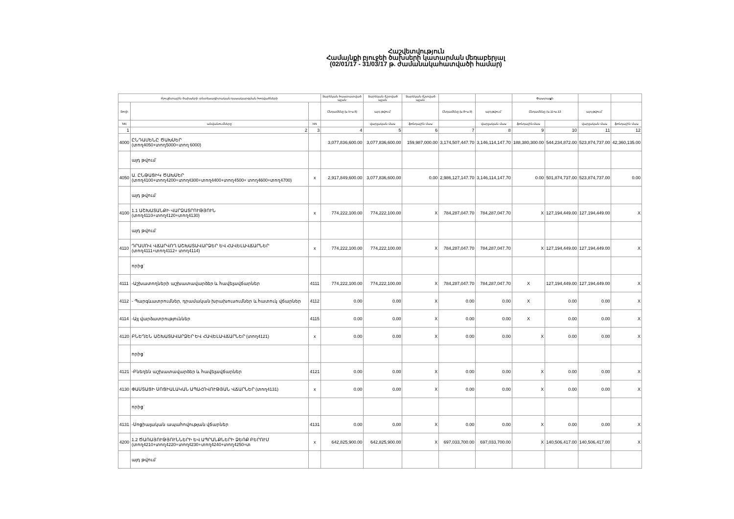Հաշվետվություն
Համայնքի բյուջեի ծախսերի կատարման մեռաբերյալ
(02/01/17 - 31/03/17 թ. ժամանակահատվածի համար)
| Բյուջետային ծախսերի տնտեսագիտական դասակարգման հոդվածների | | | Տարեկան հաստատված պլան | Տարեկան ճշտված պլան | Տարեկան ճշտված պլան | | | Փաստացի | | | |
| --- | --- | --- | --- | --- | --- | --- | --- | --- | --- | --- | --- |
| Տողի | | | Ընդամենը (ս.5+ս.6) | այդ թվում` | | Ընդամենը (ս.8+ս.9) | այդ թվում` | Ընդամենը (ս.11+ս.12 | | այդ թվում` | |
| NN | անվանումները | NN | | վարչական մաս | ֆոնդային մաս | | վարչական մաս | ֆոնդային մաս | | վարչական մաս | ֆոնդային մաս |
| 1 | 2 | 3 | 4 | 5 | 6 | 7 | 8 | 9 | 10 | 11 | 12 |
| 4000 | ԸՆԴԱՄԵՆԸ ԾԱԽՍԵՐ (տող4050+տող5000+տող 6000) | | 3,077,836,600.00 | 3,077,836,600.00 | 159,987,000.00 | 3,174,507,447.70 | 3,146,114,147.70 | 188,380,300.00 | 544,234,872.00 | 523,874,737.00 | 42,360,135.00 |
| | այդ թվում` | | | | | | | | | | |
| 4050 | Ա. ԸՆԹԱՑԻԿ ԾԱԽՍԵՐ (տող4100+տող4200+տող4300+տող4400+տող4500+ տող4600+տող4700) | x | 2,917,849,600.00 | 3,077,836,600.00 | 0.00 | 2,986,127,147.70 | 3,146,114,147.70 | 0.00 | 501,874,737.00 | 523,874,737.00 | 0.00 |
| | այդ թվում` | | | | | | | | | | |
| 4100 | 1.1 ԱՇԽԱՏԱՆՔԻ ՎԱՐՁԱՏՐՈՒԹՅՈՒՆ (տող4110+տող4120+տող4130) | x | 774,222,100.00 | 774,222,100.00 | X | 784,287,047.70 | 784,287,047.70 | X | 127,194,449.00 | 127,194,449.00 | X |
| | այդ թվում` | | | | | | | | | | |
| 4110 | ԴՐԱՄՈՎ ՎՃԱՐՎՈՂ ԱՇԽԱՏԱՎԱՐՁԵՐ ԵՎ ՀԱՎԵԼԱՎՃԱՐՆԵՐ (տող4111+տող4112+ տող4114) | x | 774,222,100.00 | 774,222,100.00 | X | 784,287,047.70 | 784,287,047.70 | X | 127,194,449.00 | 127,194,449.00 | X |
| | որից` | | | | | | | | | | |
| 4111 | -Աշխատողների աշխատավարձեր և հավելավճարներ | 4111 | 774,222,100.00 | 774,222,100.00 | X | 784,287,047.70 | 784,287,047.70 | X | 127,194,449.00 | 127,194,449.00 | X |
| 4112 | - Պարգևատրումներ, դրամական խրախուսումներ և հատուկ վճարներ | 4112 | 0.00 | 0.00 | X | 0.00 | 0.00 | X | 0.00 | 0.00 | X |
| 4114 | -Այլ վարձատրություններ | 4115 | 0.00 | 0.00 | X | 0.00 | 0.00 | X | 0.00 | 0.00 | X |
| 4120 | ԲՆԵՂԵՆ ԱՇԽԱՏԱՎԱՐՁԵՐ ԵՎ ՀԱՎԵԼԱՎՃԱՐՆԵՐ (տող4121) | x | 0.00 | 0.00 | X | 0.00 | 0.00 | X | 0.00 | 0.00 | X |
| | որից` | | | | | | | | | | |
| 4121 | -Բնեղեն աշխատավարձեր և հավելավճարներ | 4121 | 0.00 | 0.00 | X | 0.00 | 0.00 | X | 0.00 | 0.00 | X |
| 4130 | ՓԱՍՏԱՑԻ ՍՈՑԻԱԼԱԿԱՆ ԱՊԱՀՈՎՈՒԹՅԱՆ ՎՃԱՐՆԵՐ (տող4131) | x | 0.00 | 0.00 | X | 0.00 | 0.00 | X | 0.00 | 0.00 | X |
| | որից` | | | | | | | | | | |
| 4131 | -Սոցիալական ապահովության վճարներ | 4131 | 0.00 | 0.00 | X | 0.00 | 0.00 | X | 0.00 | 0.00 | X |
| 4200 | 1.2 ԾԱՌԱՅՈՒԹՅՈՒՆՆԵՐԻ ԵՎ ԱՊՐԱՆՔՆԵՐԻ ՁԵՌՔ ԲԵՐՈՒՄ (տող4210+տող4220+տող4230+տող4240+տող4250+տ | x | 642,825,900.00 | 642,825,900.00 | X | 697,033,700.00 | 697,033,700.00 | X | 140,506,417.00 | 140,506,417.00 | X |
| | այդ թվում` | | | | | | | | | | |